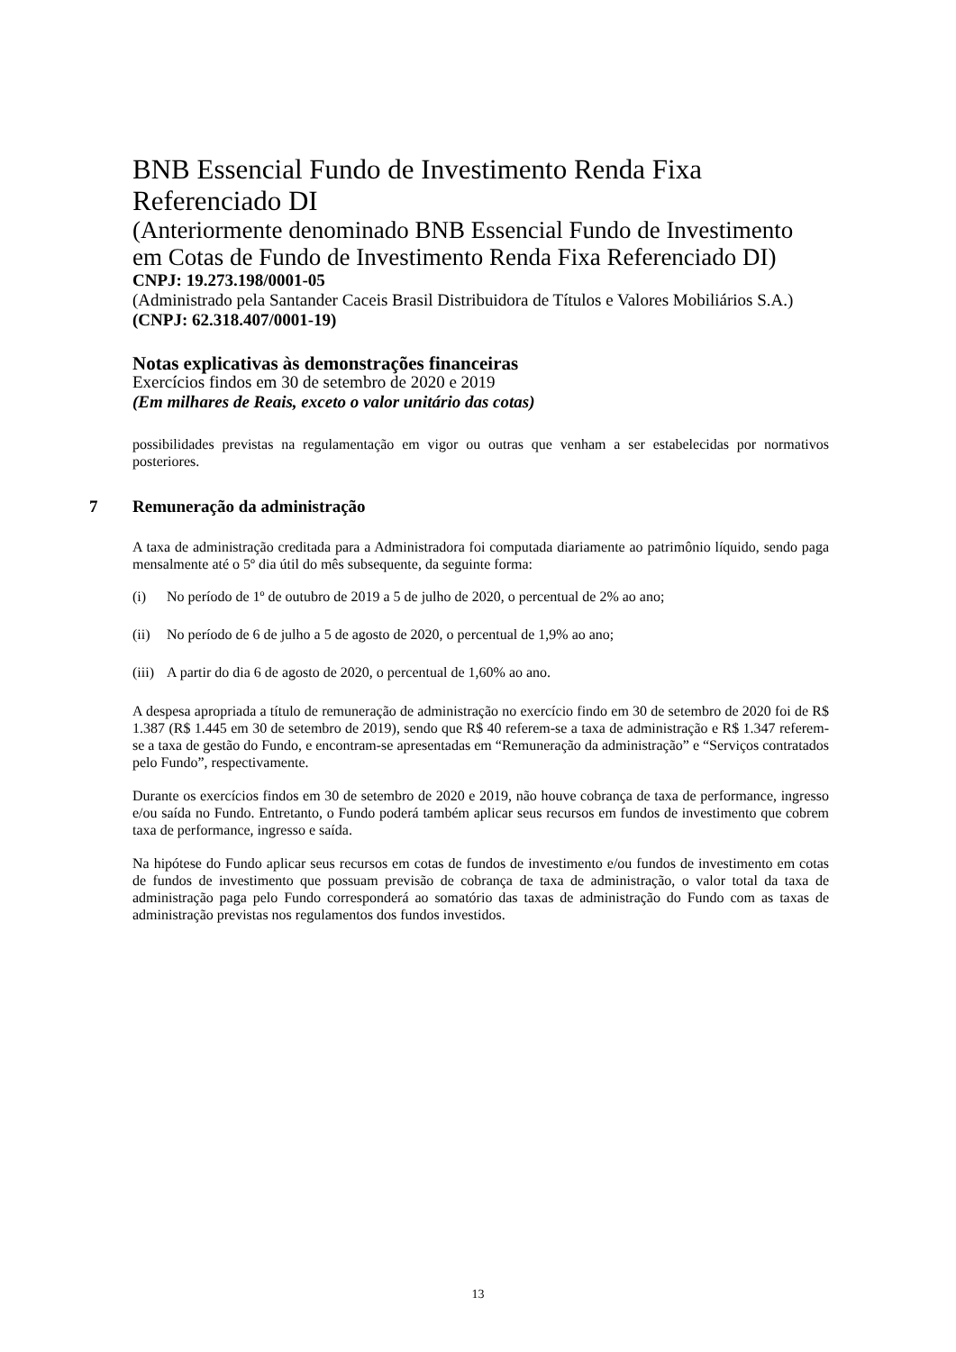BNB Essencial Fundo de Investimento Renda Fixa Referenciado DI
(Anteriormente denominado BNB Essencial Fundo de Investimento em Cotas de Fundo de Investimento Renda Fixa Referenciado DI)
CNPJ: 19.273.198/0001-05
(Administrado pela Santander Caceis Brasil Distribuidora de Títulos e Valores Mobiliários S.A.)
(CNPJ: 62.318.407/0001-19)
Notas explicativas às demonstrações financeiras
Exercícios findos em 30 de setembro de 2020 e 2019
(Em milhares de Reais, exceto o valor unitário das cotas)
possibilidades previstas na regulamentação em vigor ou outras que venham a ser estabelecidas por normativos posteriores.
7 Remuneração da administração
A taxa de administração creditada para a Administradora foi computada diariamente ao patrimônio líquido, sendo paga mensalmente até o 5º dia útil do mês subsequente, da seguinte forma:
(i) No período de 1º de outubro de 2019 a 5 de julho de 2020, o percentual de 2% ao ano;
(ii) No período de 6 de julho a 5 de agosto de 2020, o percentual de 1,9% ao ano;
(iii) A partir do dia 6 de agosto de 2020, o percentual de 1,60% ao ano.
A despesa apropriada a título de remuneração de administração no exercício findo em 30 de setembro de 2020 foi de R$ 1.387 (R$ 1.445 em 30 de setembro de 2019), sendo que R$ 40 referem-se a taxa de administração e R$ 1.347 referem-se a taxa de gestão do Fundo, e encontram-se apresentadas em “Remuneração da administração” e “Serviços contratados pelo Fundo”, respectivamente.
Durante os exercícios findos em 30 de setembro de 2020 e 2019, não houve cobrança de taxa de performance, ingresso e/ou saída no Fundo. Entretanto, o Fundo poderá também aplicar seus recursos em fundos de investimento que cobrem taxa de performance, ingresso e saída.
Na hipótese do Fundo aplicar seus recursos em cotas de fundos de investimento e/ou fundos de investimento em cotas de fundos de investimento que possuam previsão de cobrança de taxa de administração, o valor total da taxa de administração paga pelo Fundo corresponderá ao somatório das taxas de administração do Fundo com as taxas de administração previstas nos regulamentos dos fundos investidos.
13